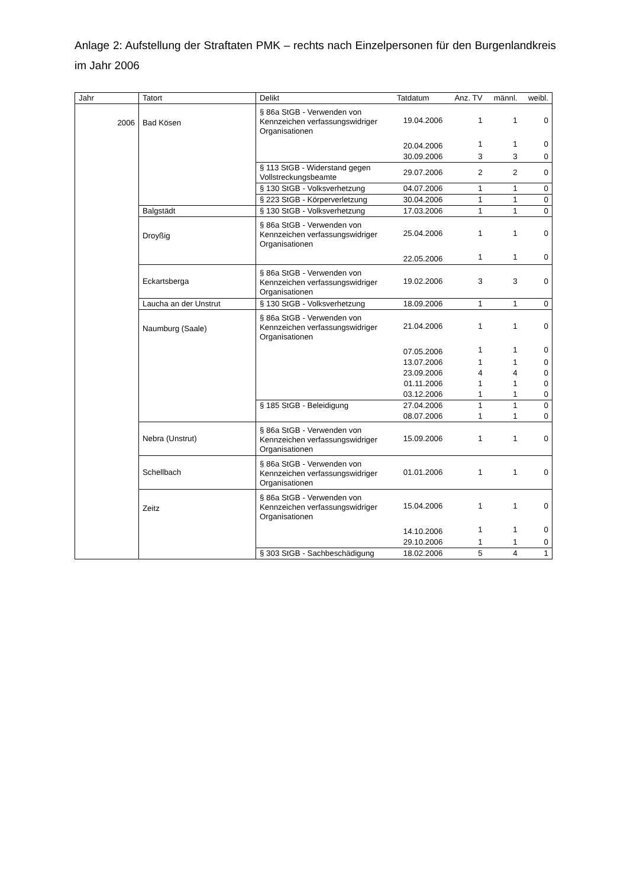Anlage 2: Aufstellung der Straftaten PMK – rechts nach Einzelpersonen für den Burgenlandkreis im Jahr 2006
| Jahr | Tatort | Delikt | Tatdatum | Anz. TV | männl. | weibl. |
| --- | --- | --- | --- | --- | --- | --- |
| 2006 | Bad Kösen | § 86a StGB - Verwenden von Kennzeichen verfassungswidriger Organisationen | 19.04.2006 | 1 | 1 | 0 |
| | | | 20.04.2006 | 1 | 1 | 0 |
| | | | 30.09.2006 | 3 | 3 | 0 |
| | | § 113 StGB - Widerstand gegen Vollstreckungsbeamte | 29.07.2006 | 2 | 2 | 0 |
| | | § 130 StGB - Volksverhetzung | 04.07.2006 | 1 | 1 | 0 |
| | | § 223 StGB - Körperverletzung | 30.04.2006 | 1 | 1 | 0 |
| | Balgstädt | § 130 StGB - Volksverhetzung | 17.03.2006 | 1 | 1 | 0 |
| | Droyßig | § 86a StGB - Verwenden von Kennzeichen verfassungswidriger Organisationen | 25.04.2006 | 1 | 1 | 0 |
| | | | 22.05.2006 | 1 | 1 | 0 |
| | Eckartsberga | § 86a StGB - Verwenden von Kennzeichen verfassungswidriger Organisationen | 19.02.2006 | 3 | 3 | 0 |
| | Laucha an der Unstrut | § 130 StGB - Volksverhetzung | 18.09.2006 | 1 | 1 | 0 |
| | Naumburg (Saale) | § 86a StGB - Verwenden von Kennzeichen verfassungswidriger Organisationen | 21.04.2006 | 1 | 1 | 0 |
| | | | 07.05.2006 | 1 | 1 | 0 |
| | | | 13.07.2006 | 1 | 1 | 0 |
| | | | 23.09.2006 | 4 | 4 | 0 |
| | | | 01.11.2006 | 1 | 1 | 0 |
| | | | 03.12.2006 | 1 | 1 | 0 |
| | | § 185 StGB - Beleidigung | 27.04.2006 | 1 | 1 | 0 |
| | | | 08.07.2006 | 1 | 1 | 0 |
| | Nebra (Unstrut) | § 86a StGB - Verwenden von Kennzeichen verfassungswidriger Organisationen | 15.09.2006 | 1 | 1 | 0 |
| | Schellbach | § 86a StGB - Verwenden von Kennzeichen verfassungswidriger Organisationen | 01.01.2006 | 1 | 1 | 0 |
| | Zeitz | § 86a StGB - Verwenden von Kennzeichen verfassungswidriger Organisationen | 15.04.2006 | 1 | 1 | 0 |
| | | | 14.10.2006 | 1 | 1 | 0 |
| | | | 29.10.2006 | 1 | 1 | 0 |
| | | § 303 StGB - Sachbeschädigung | 18.02.2006 | 5 | 4 | 1 |